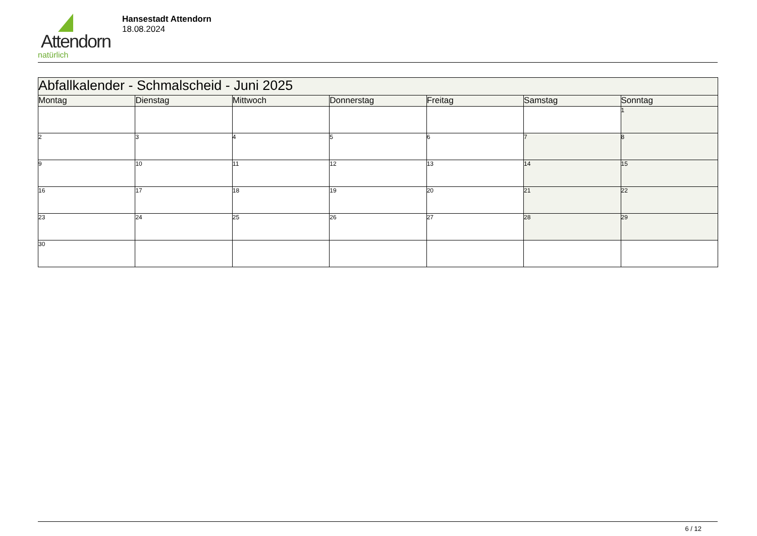Attendorn
natürlich
Hansestadt Attendorn
18.08.2024
| Abfallkalender - Schmalscheid - Juni 2025 | | | | | | |
| Montag | Dienstag | Mittwoch | Donnerstag | Freitag | Samstag | Sonntag |
| | | | | | | 1 |
| 2 | 3 | 4 | 5 | 6 | 7 | 8 |
| 9 | 10 | 11 | 12 | 13 | 14 | 15 |
| 16 | 17 | 18 | 19 | 20 | 21 | 22 |
| 23 | 24 | 25 | 26 | 27 | 28 | 29 |
| 30 | | | | | | |
6 / 12